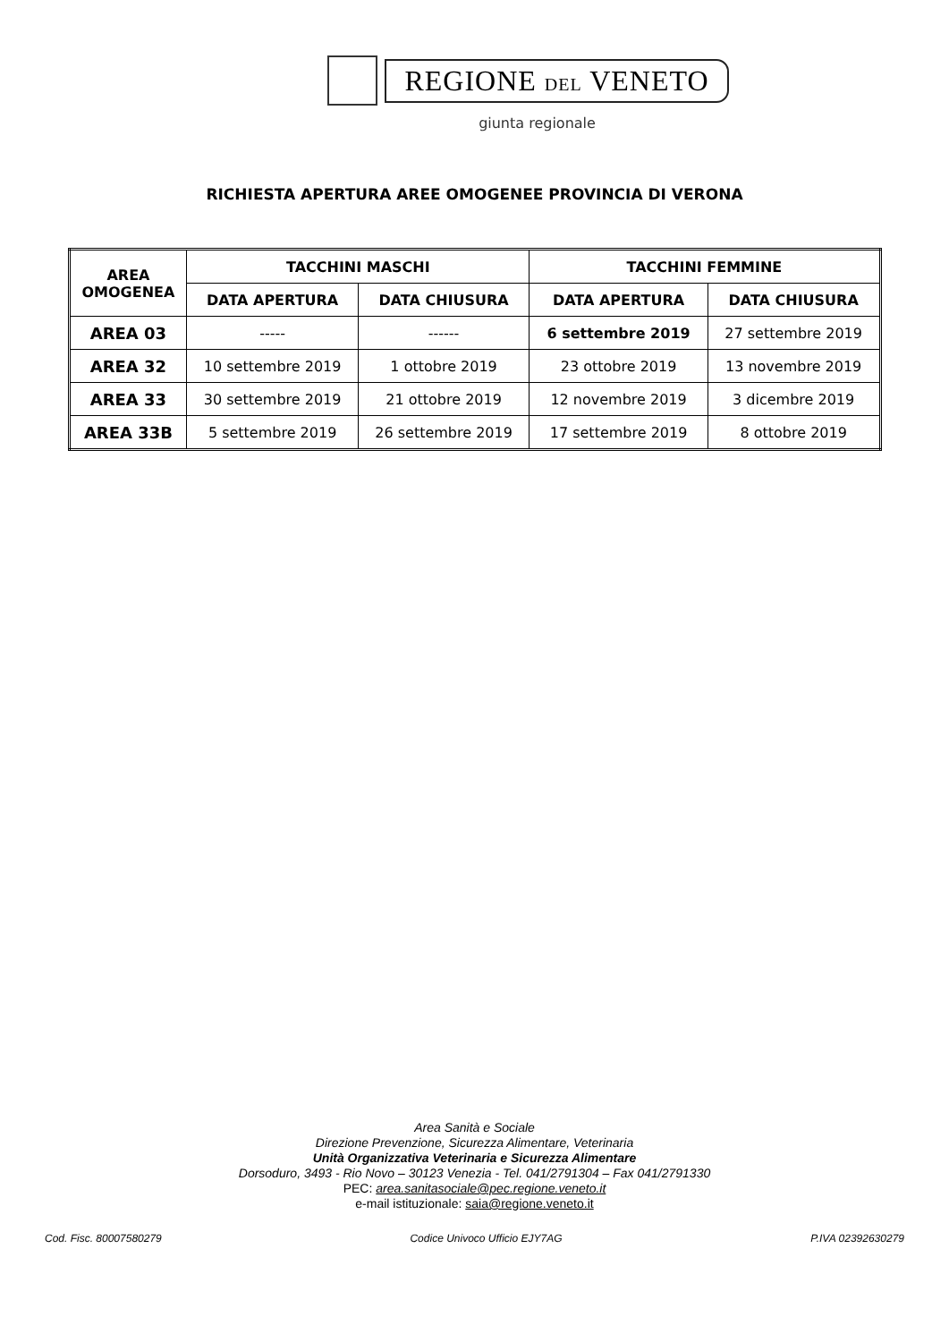REGIONE DEL VENETO
giunta regionale
RICHIESTA APERTURA AREE OMOGENEE PROVINCIA DI VERONA
| AREA OMOGENEA | TACCHINI MASCHI | | TACCHINI FEMMINE | |
| --- | --- | --- | --- | --- |
| | DATA APERTURA | DATA CHIUSURA | DATA APERTURA | DATA CHIUSURA |
| AREA 03 | ----- | ------ | 6 settembre 2019 | 27 settembre 2019 |
| AREA 32 | 10 settembre 2019 | 1 ottobre 2019 | 23 ottobre 2019 | 13 novembre 2019 |
| AREA 33 | 30 settembre 2019 | 21 ottobre 2019 | 12 novembre 2019 | 3 dicembre 2019 |
| AREA 33B | 5 settembre 2019 | 26 settembre 2019 | 17 settembre 2019 | 8 ottobre 2019 |
Area Sanità e Sociale
Direzione Prevenzione, Sicurezza Alimentare, Veterinaria
Unità Organizzativa Veterinaria e Sicurezza Alimentare
Dorsoduro, 3493 - Rio Novo – 30123 Venezia - Tel. 041/2791304 – Fax 041/2791330
PEC: area.sanitasociale@pec.regione.veneto.it
e-mail istituzionale: saia@regione.veneto.it
Cod. Fisc. 80007580279 Codice Univoco Ufficio EJY7AG P.IVA 02392630279